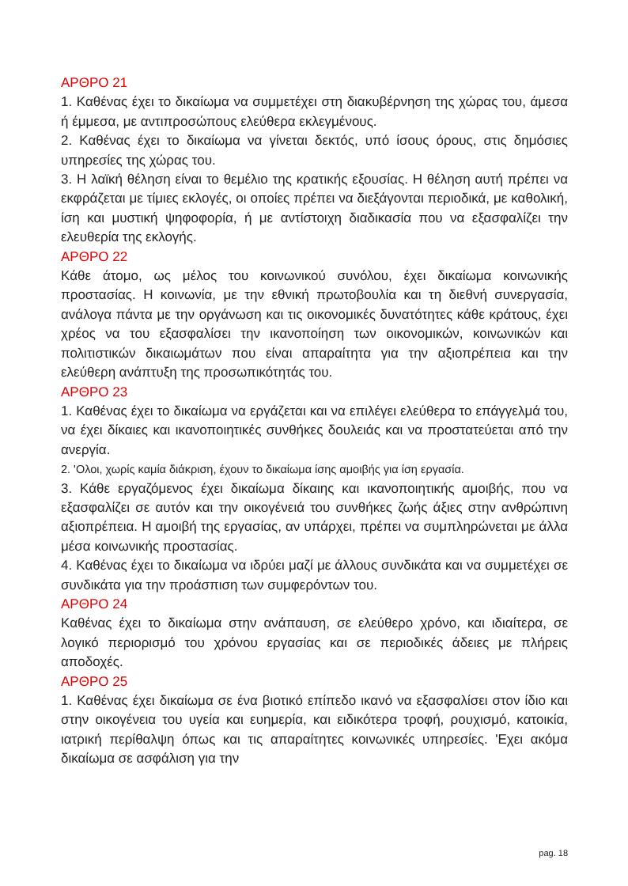ΑΡΘΡΟ 21
1. Καθένας έχει το δικαίωμα να συμμετέχει στη διακυβέρνηση της χώρας του, άμεσα ή έμμεσα, με αντιπροσώπους ελεύθερα εκλεγμένους.
2. Καθένας έχει το δικαίωμα να γίνεται δεκτός, υπό ίσους όρους, στις δημόσιες υπηρεσίες της χώρας του.
3. Η λαϊκή θέληση είναι το θεμέλιο της κρατικής εξουσίας. Η θέληση αυτή πρέπει να εκφράζεται με τίμιες εκλογές, οι οποίες πρέπει να διεξάγονται περιοδικά, με καθολική, ίση και μυστική ψηφοφορία, ή με αντίστοιχη διαδικασία που να εξασφαλίζει την ελευθερία της εκλογής.
ΑΡΘΡΟ 22
Κάθε άτομο, ως μέλος του κοινωνικού συνόλου, έχει δικαίωμα κοινωνικής προστασίας. Η κοινωνία, με την εθνική πρωτοβουλία και τη διεθνή συνεργασία, ανάλογα πάντα με την οργάνωση και τις οικονομικές δυνατότητες κάθε κράτους, έχει χρέος να του εξασφαλίσει την ικανοποίηση των οικονομικών, κοινωνικών και πολιτιστικών δικαιωμάτων που είναι απαραίτητα για την αξιοπρέπεια και την ελεύθερη ανάπτυξη της προσωπικότητάς του.
ΑΡΘΡΟ 23
1. Καθένας έχει το δικαίωμα να εργάζεται και να επιλέγει ελεύθερα το επάγγελμά του, να έχει δίκαιες και ικανοποιητικές συνθήκες δουλειάς και να προστατεύεται από την ανεργία.
2. 'Ολοι, χωρίς καμία διάκριση, έχουν το δικαίωμα ίσης αμοιβής για ίση εργασία.
3. Κάθε εργαζόμενος έχει δικαίωμα δίκαιης και ικανοποιητικής αμοιβής, που να εξασφαλίζει σε αυτόν και την οικογένειά του συνθήκες ζωής άξιες στην ανθρώπινη αξιοπρέπεια. Η αμοιβή της εργασίας, αν υπάρχει, πρέπει να συμπληρώνεται με άλλα μέσα κοινωνικής προστασίας.
4. Καθένας έχει το δικαίωμα να ιδρύει μαζί με άλλους συνδικάτα και να συμμετέχει σε συνδικάτα για την προάσπιση των συμφερόντων του.
ΑΡΘΡΟ 24
Καθένας έχει το δικαίωμα στην ανάπαυση, σε ελεύθερο χρόνο, και ιδιαίτερα, σε λογικό περιορισμό του χρόνου εργασίας και σε περιοδικές άδειες με πλήρεις αποδοχές.
ΑΡΘΡΟ 25
1. Καθένας έχει δικαίωμα σε ένα βιοτικό επίπεδο ικανό να εξασφαλίσει στον ίδιο και στην οικογένεια του υγεία και ευημερία, και ειδικότερα τροφή, ρουχισμό, κατοικία, ιατρική περίθαλψη όπως και τις απαραίτητες κοινωνικές υπηρεσίες. 'Εχει ακόμα δικαίωμα σε ασφάλιση για την
pag. 18